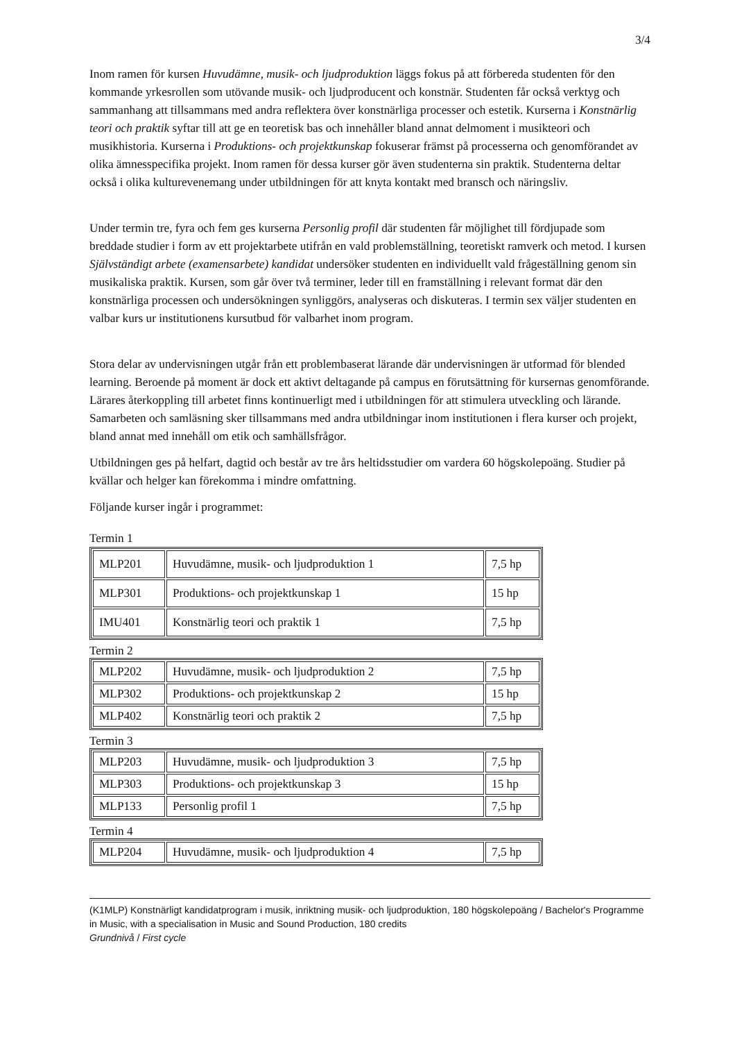3/4
Inom ramen för kursen Huvudämne, musik- och ljudproduktion läggs fokus på att förbereda studenten för den kommande yrkesrollen som utövande musik- och ljudproducent och konstnär. Studenten får också verktyg och sammanhang att tillsammans med andra reflektera över konstnärliga processer och estetik. Kurserna i Konstnärlig teori och praktik syftar till att ge en teoretisk bas och innehåller bland annat delmoment i musikteori och musikhistoria. Kurserna i Produktions- och projektkunskap fokuserar främst på processerna och genomförandet av olika ämnesspecifika projekt. Inom ramen för dessa kurser gör även studenterna sin praktik. Studenterna deltar också i olika kulturevenemang under utbildningen för att knyta kontakt med bransch och näringsliv.
Under termin tre, fyra och fem ges kurserna Personlig profil där studenten får möjlighet till fördjupade som breddade studier i form av ett projektarbete utifrån en vald problemställning, teoretiskt ramverk och metod. I kursen Självständigt arbete (examensarbete) kandidat undersöker studenten en individuellt vald frågeställning genom sin musikaliska praktik. Kursen, som går över två terminer, leder till en framställning i relevant format där den konstnärliga processen och undersökningen synliggörs, analyseras och diskuteras. I termin sex väljer studenten en valbar kurs ur institutionens kursutbud för valbarhet inom program.
Stora delar av undervisningen utgår från ett problembaserat lärande där undervisningen är utformad för blended learning. Beroende på moment är dock ett aktivt deltagande på campus en förutsättning för kursernas genomförande. Lärares återkoppling till arbetet finns kontinuerligt med i utbildningen för att stimulera utveckling och lärande. Samarbeten och samläsning sker tillsammans med andra utbildningar inom institutionen i flera kurser och projekt, bland annat med innehåll om etik och samhällsfrågor.
Utbildningen ges på helfart, dagtid och består av tre års heltidsstudier om vardera 60 högskolepoäng. Studier på kvällar och helger kan förekomma i mindre omfattning.
Följande kurser ingår i programmet:
Termin 1
| MLP201 | Huvudämne, musik- och ljudproduktion 1 | 7,5 hp |
| MLP301 | Produktions- och projektkunskap 1 | 15 hp |
| IMU401 | Konstnärlig teori och praktik 1 | 7,5 hp |
Termin 2
| MLP202 | Huvudämne, musik- och ljudproduktion 2 | 7,5 hp |
| MLP302 | Produktions- och projektkunskap 2 | 15 hp |
| MLP402 | Konstnärlig teori och praktik 2 | 7,5 hp |
Termin 3
| MLP203 | Huvudämne, musik- och ljudproduktion 3 | 7,5 hp |
| MLP303 | Produktions- och projektkunskap 3 | 15 hp |
| MLP133 | Personlig profil 1 | 7,5 hp |
Termin 4
| MLP204 | Huvudämne, musik- och ljudproduktion 4 | 7,5 hp |
(K1MLP) Konstnärligt kandidatprogram i musik, inriktning musik- och ljudproduktion, 180 högskolepoäng / Bachelor's Programme in Music, with a specialisation in Music and Sound Production, 180 credits
Grundnivå / First cycle